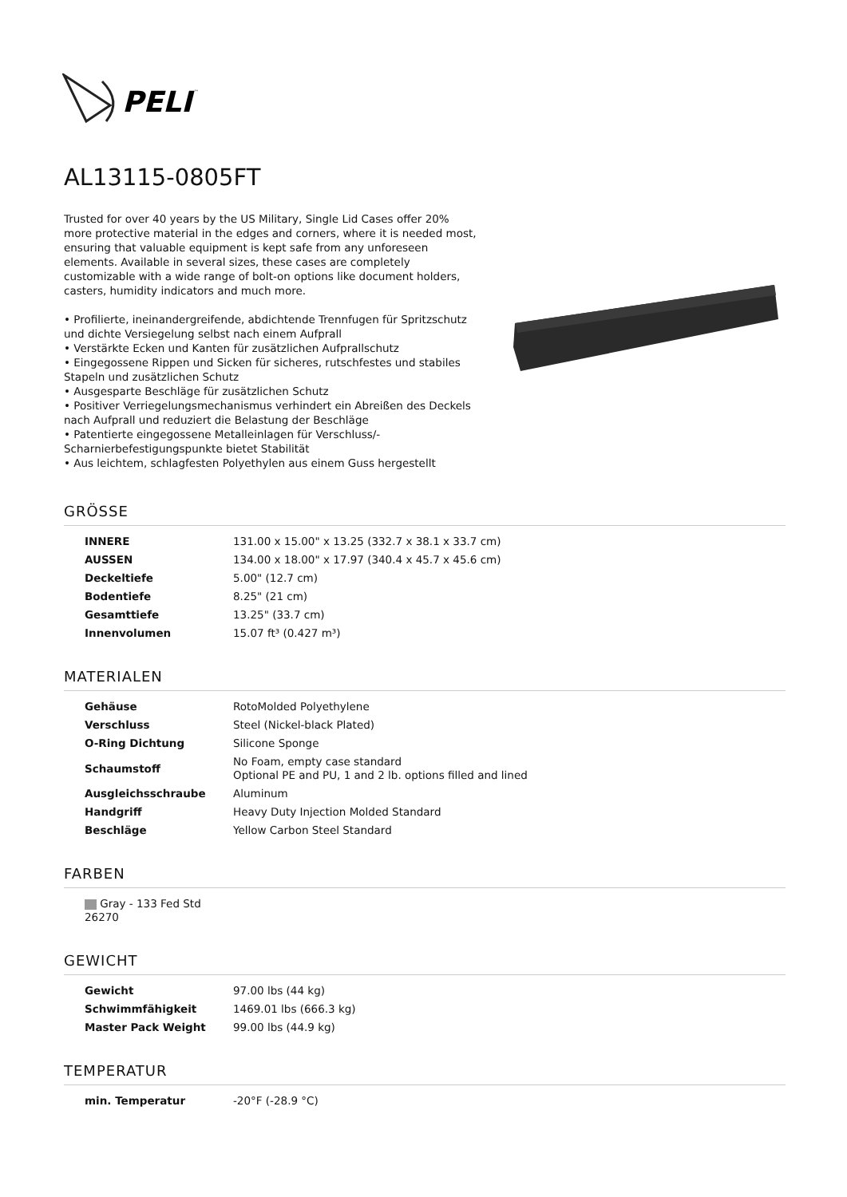PELI
™
AL13115-0805FT
Trusted for over 40 years by the US Military, Single Lid Cases offer 20% more protective material in the edges and corners, where it is needed most, ensuring that valuable equipment is kept safe from any unforeseen elements. Available in several sizes, these cases are completely customizable with a wide range of bolt-on options like document holders, casters, humidity indicators and much more.
• Profilierte, ineinandergreifende, abdichtende Trennfugen für Spritzschutz und dichte Versiegelung selbst nach einem Aufprall
• Verstärkte Ecken und Kanten für zusätzlichen Aufprallschutz
• Eingegossene Rippen und Sicken für sicheres, rutschfestes und stabiles Stapeln und zusätzlichen Schutz
• Ausgesparte Beschläge für zusätzlichen Schutz
• Positiver Verriegelungsmechanismus verhindert ein Abreißen des Deckels nach Aufprall und reduziert die Belastung der Beschläge
• Patentierte eingegossene Metalleinlagen für Verschluss/-Scharnierbefestigungspunkte bietet Stabilität
• Aus leichtem, schlagfesten Polyethylen aus einem Guss hergestellt
GRÖSSE
| INNERE | 131.00 x 15.00" x 13.25 (332.7 x 38.1 x 33.7 cm) |
| AUSSEN | 134.00 x 18.00" x 17.97 (340.4 x 45.7 x 45.6 cm) |
| Deckeltiefe | 5.00" (12.7 cm) |
| Bodentiefe | 8.25" (21 cm) |
| Gesamttiefe | 13.25" (33.7 cm) |
| Innenvolumen | 15.07 ft³ (0.427 m³) |
MATERIALEN
| Gehäuse | RotoMolded Polyethylene |
| Verschluss | Steel (Nickel-black Plated) |
| O-Ring Dichtung | Silicone Sponge |
| Schaumstoff | No Foam, empty case standard Optional PE and PU, 1 and 2 lb. options filled and lined |
| Ausgleichsschraube | Aluminum |
| Handgriff | Heavy Duty Injection Molded Standard |
| Beschläge | Yellow Carbon Steel Standard |
FARBEN
| Gray - 133 Fed Std 26270 |
GEWICHT
| Gewicht | 97.00 lbs (44 kg) |
| Schwimmfähigkeit | 1469.01 lbs (666.3 kg) |
| Master Pack Weight | 99.00 lbs (44.9 kg) |
TEMPERATUR
| min. Temperatur | -20°F (-28.9 °C) |